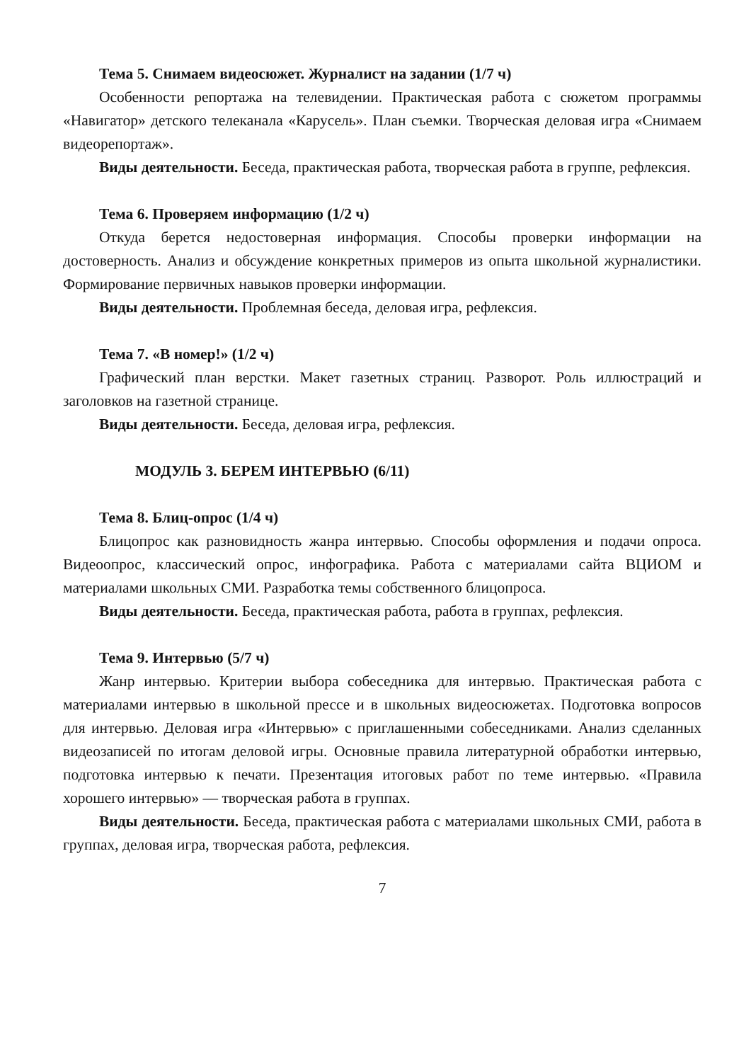Тема 5. Снимаем видеосюжет. Журналист на задании (1/7 ч)
Особенности репортажа на телевидении. Практическая работа с сюжетом программы «Навигатор» детского телеканала «Карусель». План съемки. Творческая деловая игра «Снимаем видеорепортаж».
Виды деятельности. Беседа, практическая работа, творческая работа в группе, рефлексия.
Тема 6. Проверяем информацию (1/2 ч)
Откуда берется недостоверная информация. Способы проверки информации на достоверность. Анализ и обсуждение конкретных примеров из опыта школьной журналистики. Формирование первичных навыков проверки информации.
Виды деятельности. Проблемная беседа, деловая игра, рефлексия.
Тема 7. «В номер!» (1/2 ч)
Графический план верстки. Макет газетных страниц. Разворот. Роль иллюстраций и заголовков на газетной странице.
Виды деятельности. Беседа, деловая игра, рефлексия.
МОДУЛЬ 3. БЕРЕМ ИНТЕРВЬЮ (6/11)
Тема 8. Блиц-опрос (1/4 ч)
Блицопрос как разновидность жанра интервью. Способы оформления и подачи опроса. Видеоопрос, классический опрос, инфографика. Работа с материалами сайта ВЦИОМ и материалами школьных СМИ. Разработка темы собственного блицопроса.
Виды деятельности. Беседа, практическая работа, работа в группах, рефлексия.
Тема 9. Интервью (5/7 ч)
Жанр интервью. Критерии выбора собеседника для интервью. Практическая работа с материалами интервью в школьной прессе и в школьных видеосюжетах. Подготовка вопросов для интервью. Деловая игра «Интервью» с приглашенными собеседниками. Анализ сделанных видеозаписей по итогам деловой игры. Основные правила литературной обработки интервью, подготовка интервью к печати. Презентация итоговых работ по теме интервью. «Правила хорошего интервью» — творческая работа в группах.
Виды деятельности. Беседа, практическая работа с материалами школьных СМИ, работа в группах, деловая игра, творческая работа, рефлексия.
7